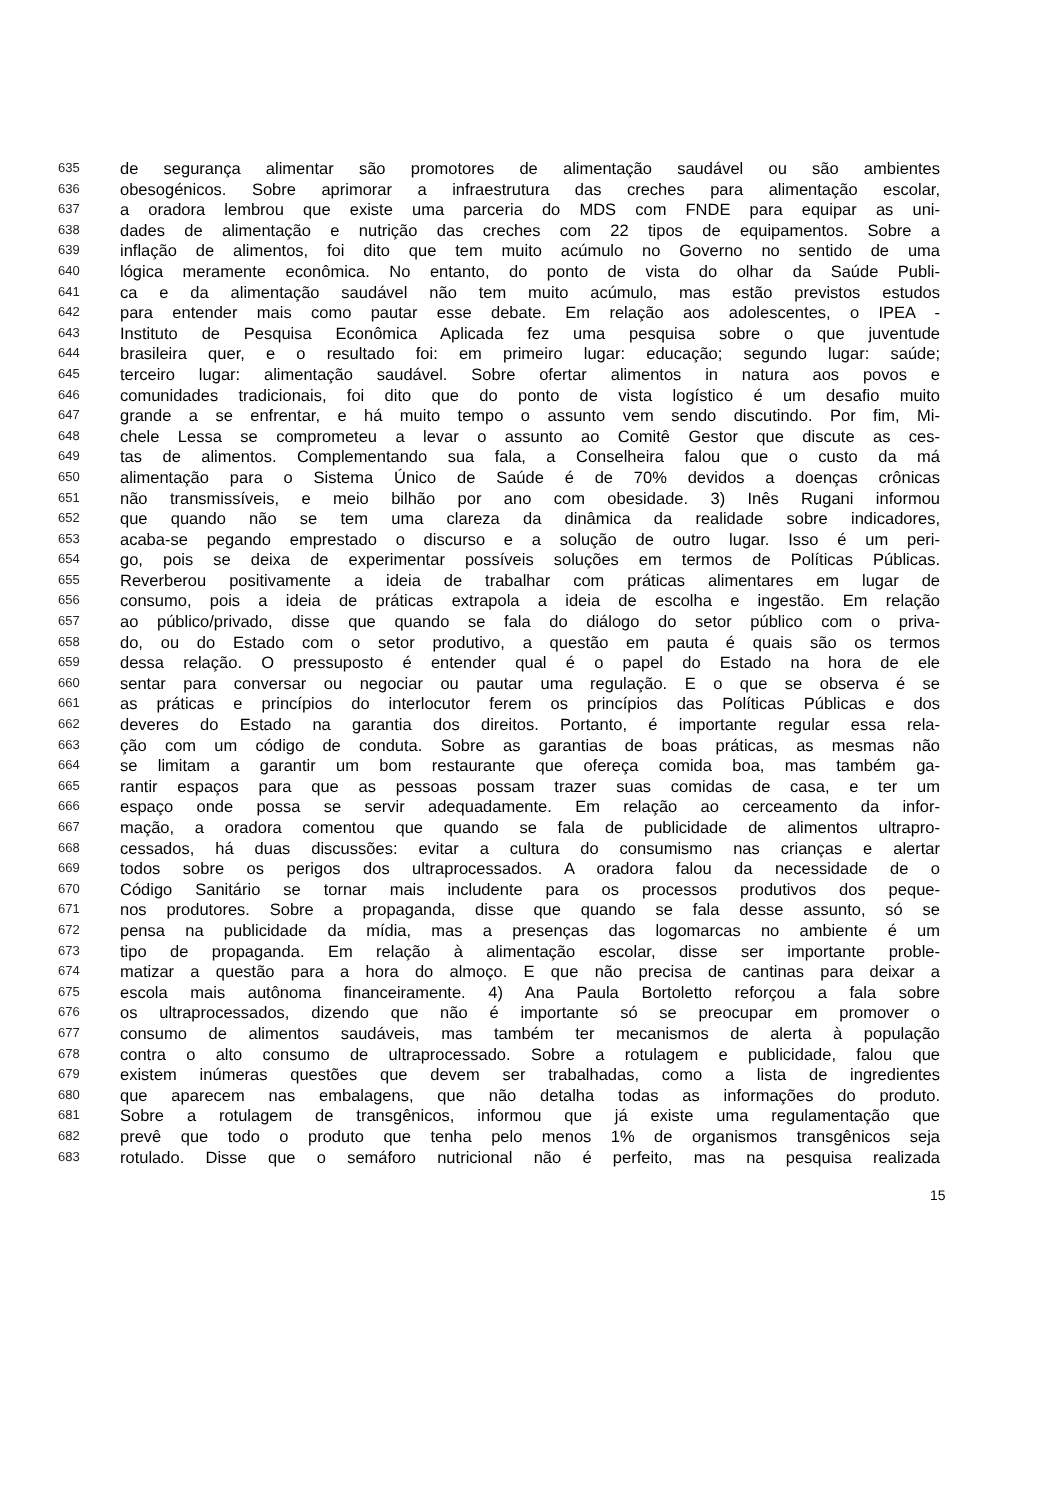635 de segurança alimentar são promotores de alimentação saudável ou são ambientes
636 obesogénicos. Sobre aprimorar a infraestrutura das creches para alimentação escolar,
637 a oradora lembrou que existe uma parceria do MDS com FNDE para equipar as uni-
638 dades de alimentação e nutrição das creches com 22 tipos de equipamentos. Sobre a
639 inflação de alimentos, foi dito que tem muito acúmulo no Governo no sentido de uma
640 lógica meramente econômica. No entanto, do ponto de vista do olhar da Saúde Publi-
641 ca e da alimentação saudável não tem muito acúmulo, mas estão previstos estudos
642 para entender mais como pautar esse debate. Em relação aos adolescentes, o IPEA -
643 Instituto de Pesquisa Econômica Aplicada fez uma pesquisa sobre o que juventude
644 brasileira quer, e o resultado foi: em primeiro lugar: educação; segundo lugar: saúde;
645 terceiro lugar: alimentação saudável. Sobre ofertar alimentos in natura aos povos e
646 comunidades tradicionais, foi dito que do ponto de vista logístico é um desafio muito
647 grande a se enfrentar, e há muito tempo o assunto vem sendo discutindo. Por fim, Mi-
648 chele Lessa se comprometeu a levar o assunto ao Comitê Gestor que discute as ces-
649 tas de alimentos. Complementando sua fala, a Conselheira falou que o custo da má
650 alimentação para o Sistema Único de Saúde é de 70% devidos a doenças crônicas
651 não transmissíveis, e meio bilhão por ano com obesidade. 3) Inês Rugani informou
652 que quando não se tem uma clareza da dinâmica da realidade sobre indicadores,
653 acaba-se pegando emprestado o discurso e a solução de outro lugar. Isso é um peri-
654 go, pois se deixa de experimentar possíveis soluções em termos de Políticas Públicas.
655 Reverberou positivamente a ideia de trabalhar com práticas alimentares em lugar de
656 consumo, pois a ideia de práticas extrapola a ideia de escolha e ingestão. Em relação
657 ao público/privado, disse que quando se fala do diálogo do setor público com o priva-
658 do, ou do Estado com o setor produtivo, a questão em pauta é quais são os termos
659 dessa relação. O pressuposto é entender qual é o papel do Estado na hora de ele
660 sentar para conversar ou negociar ou pautar uma regulação. E o que se observa é se
661 as práticas e princípios do interlocutor ferem os princípios das Políticas Públicas e dos
662 deveres do Estado na garantia dos direitos. Portanto, é importante regular essa rela-
663 ção com um código de conduta. Sobre as garantias de boas práticas, as mesmas não
664 se limitam a garantir um bom restaurante que ofereça comida boa, mas também ga-
665 rantir espaços para que as pessoas possam trazer suas comidas de casa, e ter um
666 espaço onde possa se servir adequadamente. Em relação ao cerceamento da infor-
667 mação, a oradora comentou que quando se fala de publicidade de alimentos ultrapro-
668 cessados, há duas discussões: evitar a cultura do consumismo nas crianças e alertar
669 todos sobre os perigos dos ultraprocessados. A oradora falou da necessidade de o
670 Código Sanitário se tornar mais includente para os processos produtivos dos peque-
671 nos produtores. Sobre a propaganda, disse que quando se fala desse assunto, só se
672 pensa na publicidade da mídia, mas a presenças das logomarcas no ambiente é um
673 tipo de propaganda. Em relação à alimentação escolar, disse ser importante proble-
674 matizar a questão para a hora do almoço. E que não precisa de cantinas para deixar a
675 escola mais autônoma financeiramente. 4) Ana Paula Bortoletto reforçou a fala sobre
676 os ultraprocessados, dizendo que não é importante só se preocupar em promover o
677 consumo de alimentos saudáveis, mas também ter mecanismos de alerta à população
678 contra o alto consumo de ultraprocessado. Sobre a rotulagem e publicidade, falou que
679 existem inúmeras questões que devem ser trabalhadas, como a lista de ingredientes
680 que aparecem nas embalagens, que não detalha todas as informações do produto.
681 Sobre a rotulagem de transgênicos, informou que já existe uma regulamentação que
682 prevê que todo o produto que tenha pelo menos 1% de organismos transgênicos seja
683 rotulado. Disse que o semáforo nutricional não é perfeito, mas na pesquisa realizada
15